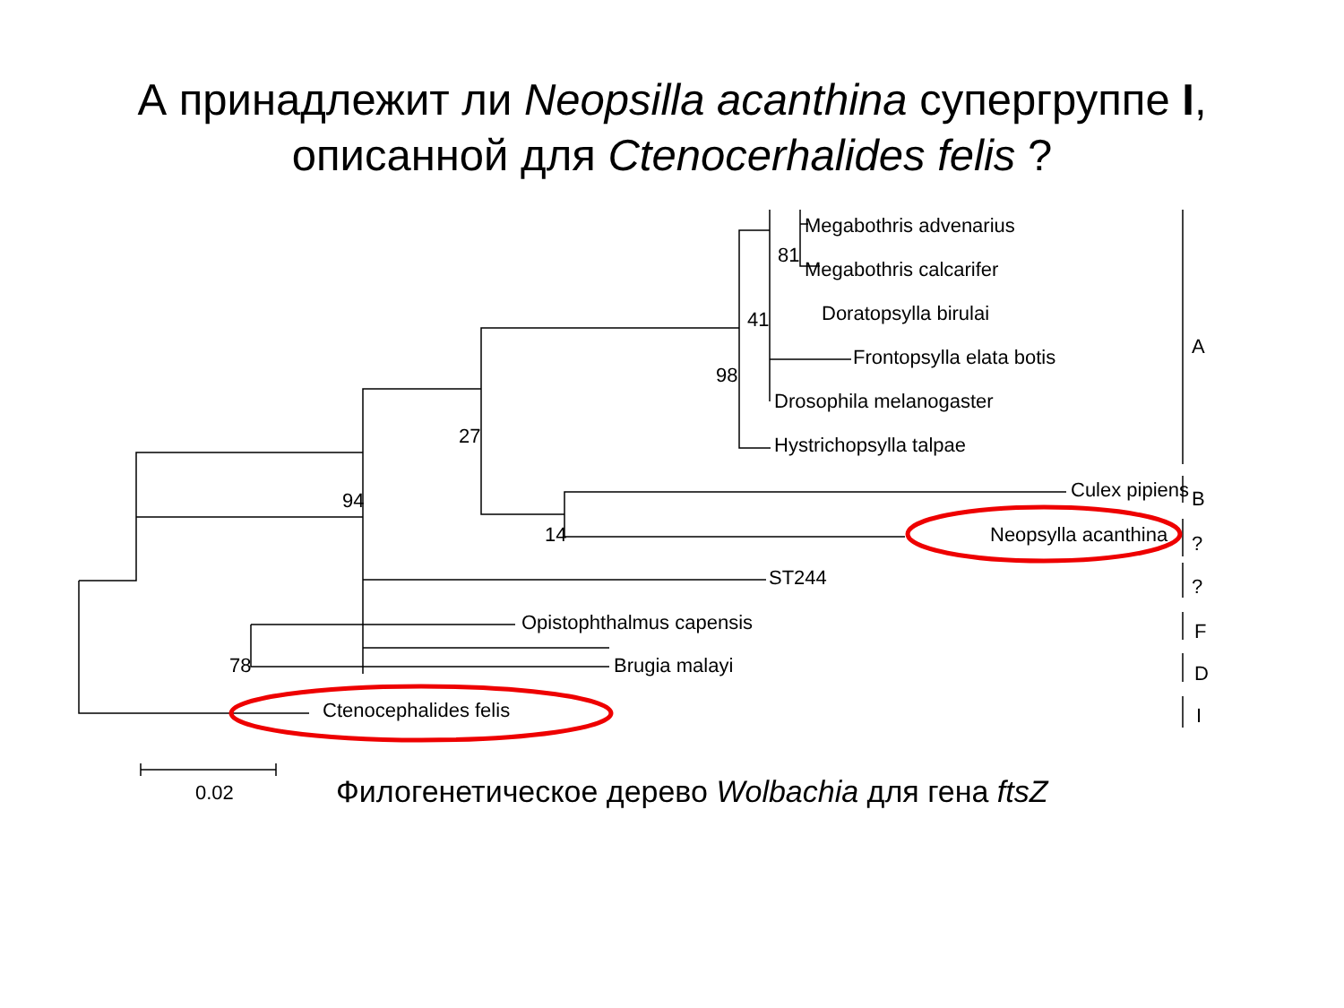А принадлежит ли Neopsilla acanthina супергруппе I,
описанной для Ctenocerhalides felis ?
Megabothris advenarius
Megabothris calcarifer
Doratopsylla birulai
Frontopsylla elata botis
Drosophila melanogaster
Hystrichopsylla talpae
Culex pipiens
Neopsylla acanthina
ST244
Opistophthalmus capensis
Brugia malayi
Ctenocephalides felis
81
41
98
27
94
14
78
0.02
A
B
?
?
F
D
I
Филогенетическое дерево Wolbachia для гена ftsZ